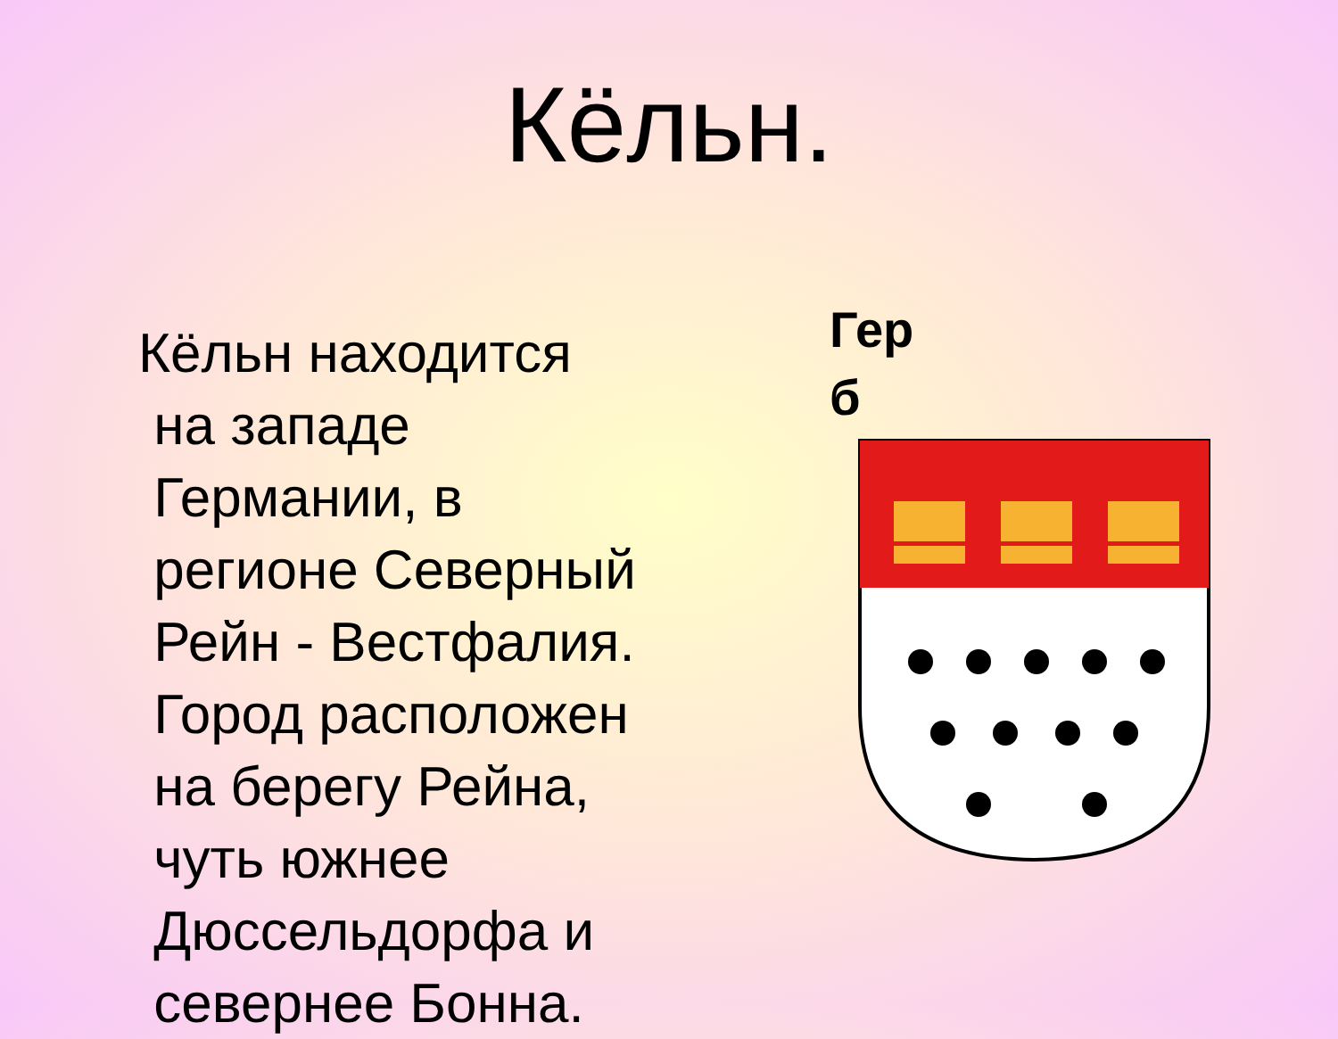Кёльн.
Кёльн находится
на западе
Германии, в
регионе Северный
Рейн - Вестфалия.
Город расположен
на берегу Рейна,
чуть южнее
Дюссельдорфа и
севернее Бонна.
Гер
б